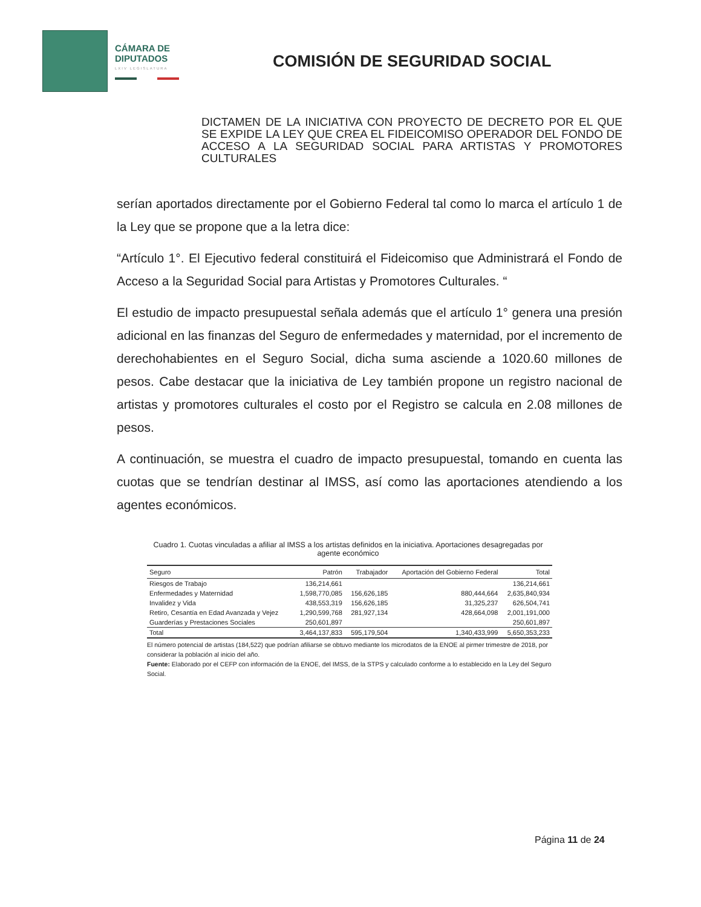CÁMARA DE
DIPUTADOS
LXIV LEGISLATURA
COMISIÓN DE SEGURIDAD SOCIAL
DICTAMEN DE LA INICIATIVA CON PROYECTO DE DECRETO POR EL QUE SE EXPIDE LA LEY QUE CREA EL FIDEICOMISO OPERADOR DEL FONDO DE ACCESO A LA SEGURIDAD SOCIAL PARA ARTISTAS Y PROMOTORES CULTURALES
serían aportados directamente por el Gobierno Federal tal como lo marca el artículo 1 de la Ley que se propone que a la letra dice:
“Artículo 1°. El Ejecutivo federal constituirá el Fideicomiso que Administrará el Fondo de Acceso a la Seguridad Social para Artistas y Promotores Culturales. “
El estudio de impacto presupuestal señala además que el artículo 1° genera una presión adicional en las finanzas del Seguro de enfermedades y maternidad, por el incremento de derechohabientes en el Seguro Social, dicha suma asciende a 1020.60 millones de pesos. Cabe destacar que la iniciativa de Ley también propone un registro nacional de artistas y promotores culturales el costo por el Registro se calcula en 2.08 millones de pesos.
A continuación, se muestra el cuadro de impacto presupuestal, tomando en cuenta las cuotas que se tendrían destinar al IMSS, así como las aportaciones atendiendo a los agentes económicos.
Cuadro 1. Cuotas vinculadas a afiliar al IMSS a los artistas definidos en la iniciativa. Aportaciones desagregadas por agente económico
| Seguro | Patrón | Trabajador | Aportación del Gobierno Federal | Total |
| --- | --- | --- | --- | --- |
| Riesgos de Trabajo | 136,214,661 | | | 136,214,661 |
| Enfermedades y Maternidad | 1,598,770,085 | 156,626,185 | 880,444,664 | 2,635,840,934 |
| Invalidez y Vida | 438,553,319 | 156,626,185 | 31,325,237 | 626,504,741 |
| Retiro, Cesantía en Edad Avanzada y Vejez | 1,290,599,768 | 281,927,134 | 428,664,098 | 2,001,191,000 |
| Guarderías y Prestaciones Sociales | 250,601,897 | | | 250,601,897 |
| Total | 3,464,137,833 | 595,179,504 | 1,340,433,999 | 5,650,353,233 |
El número potencial de artistas (184,522) que podrían afiliarse se obtuvo mediante los microdatos de la ENOE al pirmer trimestre de 2018, por considerar la población al inicio del año.
Fuente: Elaborado por el CEFP con información de la ENOE, del IMSS, de la STPS y calculado conforme a lo establecido en la Ley del Seguro Social.
Página 11 de 24